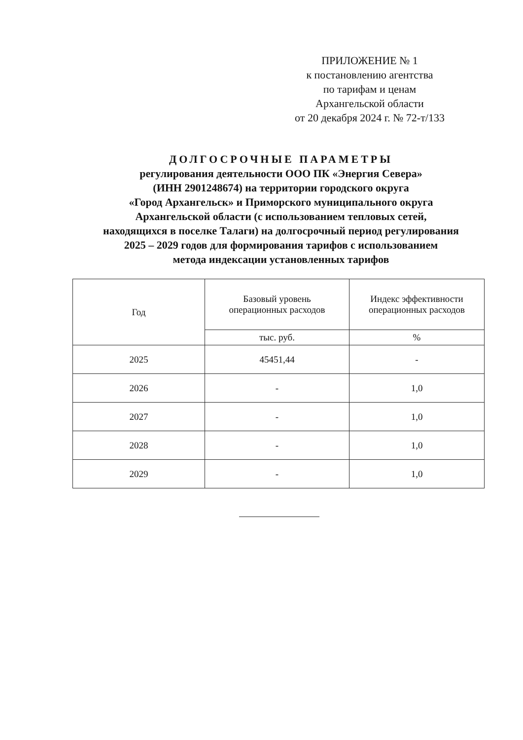ПРИЛОЖЕНИЕ № 1
к постановлению агентства
по тарифам и ценам
Архангельской области
от 20 декабря 2024 г. № 72-т/133
ДОЛГОСРОЧНЫЕ ПАРАМЕТРЫ
регулирования деятельности ООО ПК «Энергия Севера»
(ИНН 2901248674) на территории городского округа
«Город Архангельск» и Приморского муниципального округа
Архангельской области (с использованием тепловых сетей,
находящихся в поселке Талаги) на долгосрочный период регулирования
2025 – 2029 годов для формирования тарифов с использованием
метода индексации установленных тарифов
| Год | Базовый уровень операционных расходов | Индекс эффективности операционных расходов |
| --- | --- | --- |
| | тыс. руб. | % |
| 2025 | 45451,44 | - |
| 2026 | - | 1,0 |
| 2027 | - | 1,0 |
| 2028 | - | 1,0 |
| 2029 | - | 1,0 |